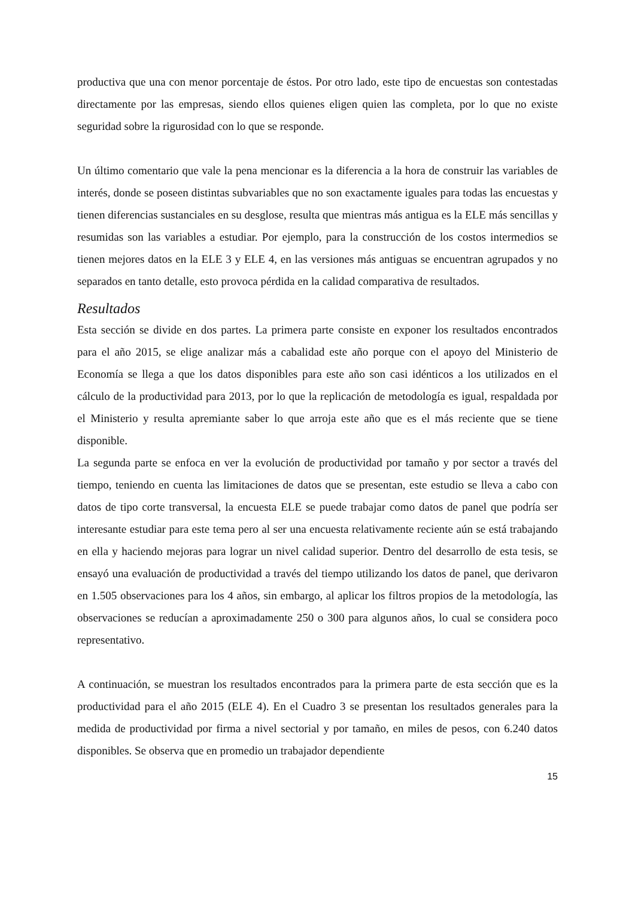productiva que una con menor porcentaje de éstos. Por otro lado, este tipo de encuestas son contestadas directamente por las empresas, siendo ellos quienes eligen quien las completa, por lo que no existe seguridad sobre la rigurosidad con lo que se responde.
Un último comentario que vale la pena mencionar es la diferencia a la hora de construir las variables de interés, donde se poseen distintas subvariables que no son exactamente iguales para todas las encuestas y tienen diferencias sustanciales en su desglose, resulta que mientras más antigua es la ELE más sencillas y resumidas son las variables a estudiar. Por ejemplo, para la construcción de los costos intermedios se tienen mejores datos en la ELE 3 y ELE 4, en las versiones más antiguas se encuentran agrupados y no separados en tanto detalle, esto provoca pérdida en la calidad comparativa de resultados.
Resultados
Esta sección se divide en dos partes. La primera parte consiste en exponer los resultados encontrados para el año 2015, se elige analizar más a cabalidad este año porque con el apoyo del Ministerio de Economía se llega a que los datos disponibles para este año son casi idénticos a los utilizados en el cálculo de la productividad para 2013, por lo que la replicación de metodología es igual, respaldada por el Ministerio y resulta apremiante saber lo que arroja este año que es el más reciente que se tiene disponible.
La segunda parte se enfoca en ver la evolución de productividad por tamaño y por sector a través del tiempo, teniendo en cuenta las limitaciones de datos que se presentan, este estudio se lleva a cabo con datos de tipo corte transversal, la encuesta ELE se puede trabajar como datos de panel que podría ser interesante estudiar para este tema pero al ser una encuesta relativamente reciente aún se está trabajando en ella y haciendo mejoras para lograr un nivel calidad superior. Dentro del desarrollo de esta tesis, se ensayó una evaluación de productividad a través del tiempo utilizando los datos de panel, que derivaron en 1.505 observaciones para los 4 años, sin embargo, al aplicar los filtros propios de la metodología, las observaciones se reducían a aproximadamente 250 o 300 para algunos años, lo cual se considera poco representativo.
A continuación, se muestran los resultados encontrados para la primera parte de esta sección que es la productividad para el año 2015 (ELE 4). En el Cuadro 3 se presentan los resultados generales para la medida de productividad por firma a nivel sectorial y por tamaño, en miles de pesos, con 6.240 datos disponibles. Se observa que en promedio un trabajador dependiente
15